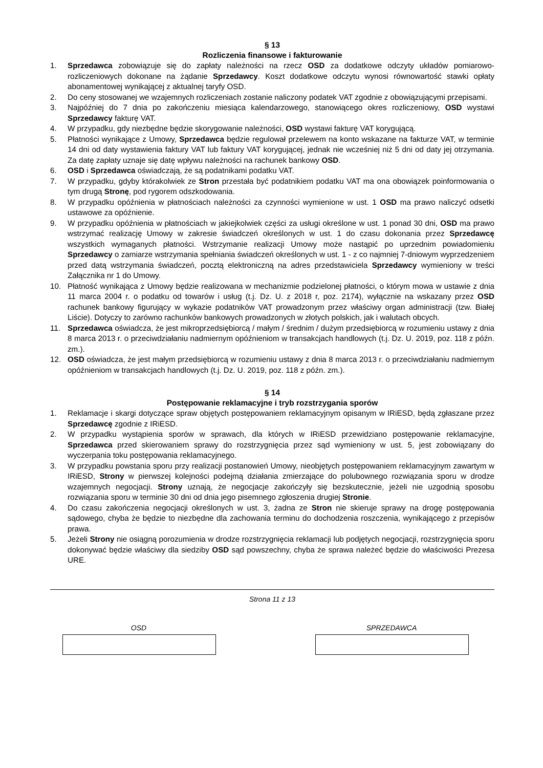§ 13
Rozliczenia finansowe i fakturowanie
1. Sprzedawca zobowiązuje się do zapłaty należności na rzecz OSD za dodatkowe odczyty układów pomiarowo-rozliczeniowych dokonane na żądanie Sprzedawcy. Koszt dodatkowe odczytu wynosi równowartość stawki opłaty abonamentowej wynikającej z aktualnej taryfy OSD.
2. Do ceny stosowanej we wzajemnych rozliczeniach zostanie naliczony podatek VAT zgodnie z obowiązującymi przepisami.
3. Najpóźniej do 7 dnia po zakończeniu miesiąca kalendarzowego, stanowiącego okres rozliczeniowy, OSD wystawi Sprzedawcy fakturę VAT.
4. W przypadku, gdy niezbędne będzie skorygowanie należności, OSD wystawi fakturę VAT korygującą.
5. Płatności wynikające z Umowy, Sprzedawca będzie regulował przelewem na konto wskazane na fakturze VAT, w terminie 14 dni od daty wystawienia faktury VAT lub faktury VAT korygującej, jednak nie wcześniej niż 5 dni od daty jej otrzymania. Za datę zapłaty uznaje się datę wpływu należności na rachunek bankowy OSD.
6. OSD i Sprzedawca oświadczają, że są podatnikami podatku VAT.
7. W przypadku, gdyby którakolwiek ze Stron przestała być podatnikiem podatku VAT ma ona obowiązek poinformowania o tym drugą Stronę, pod rygorem odszkodowania.
8. W przypadku opóźnienia w płatnościach należności za czynności wymienione w ust. 1 OSD ma prawo naliczyć odsetki ustawowe za opóźnienie.
9. W przypadku opóźnienia w płatnościach w jakiejkolwiek części za usługi określone w ust. 1 ponad 30 dni, OSD ma prawo wstrzymać realizację Umowy w zakresie świadczeń określonych w ust. 1 do czasu dokonania przez Sprzedawcę wszystkich wymaganych płatności. Wstrzymanie realizacji Umowy może nastąpić po uprzednim powiadomieniu Sprzedawcy o zamiarze wstrzymania spełniania świadczeń określonych w ust. 1 - z co najmniej 7-dniowym wyprzedzeniem przed datą wstrzymania świadczeń, pocztą elektroniczną na adres przedstawiciela Sprzedawcy wymieniony w treści Załącznika nr 1 do Umowy.
10. Płatność wynikająca z Umowy będzie realizowana w mechanizmie podzielonej płatności, o którym mowa w ustawie z dnia 11 marca 2004 r. o podatku od towarów i usług (t.j. Dz. U. z 2018 r, poz. 2174), wyłącznie na wskazany przez OSD rachunek bankowy figurujący w wykazie podatników VAT prowadzonym przez właściwy organ administracji (tzw. Białej Liście). Dotyczy to zarówno rachunków bankowych prowadzonych w złotych polskich, jak i walutach obcych.
11. Sprzedawca oświadcza, że jest mikroprzedsiębiorcą / małym / średnim / dużym przedsiębiorcą w rozumieniu ustawy z dnia 8 marca 2013 r. o przeciwdziałaniu nadmiernym opóźnieniom w transakcjach handlowych (t.j. Dz. U. 2019, poz. 118 z późn. zm.).
12. OSD oświadcza, że jest małym przedsiębiorcą w rozumieniu ustawy z dnia 8 marca 2013 r. o przeciwdziałaniu nadmiernym opóźnieniom w transakcjach handlowych (t.j. Dz. U. 2019, poz. 118 z późn. zm.).
§ 14
Postępowanie reklamacyjne i tryb rozstrzygania sporów
1. Reklamacje i skargi dotyczące spraw objętych postępowaniem reklamacyjnym opisanym w IRiESD, będą zgłaszane przez Sprzedawcę zgodnie z IRiESD.
2. W przypadku wystąpienia sporów w sprawach, dla których w IRiESD przewidziano postępowanie reklamacyjne, Sprzedawca przed skierowaniem sprawy do rozstrzygnięcia przez sąd wymieniony w ust. 5, jest zobowiązany do wyczerpania toku postępowania reklamacyjnego.
3. W przypadku powstania sporu przy realizacji postanowień Umowy, nieobjętych postępowaniem reklamacyjnym zawartym w IRiESD, Strony w pierwszej kolejności podejmą działania zmierzające do polubownego rozwiązania sporu w drodze wzajemnych negocjacji. Strony uznają, że negocjacje zakończyły się bezskutecznie, jeżeli nie uzgodnią sposobu rozwiązania sporu w terminie 30 dni od dnia jego pisemnego zgłoszenia drugiej Stronie.
4. Do czasu zakończenia negocjacji określonych w ust. 3, żadna ze Stron nie skieruje sprawy na drogę postępowania sądowego, chyba że będzie to niezbędne dla zachowania terminu do dochodzenia roszczenia, wynikającego z przepisów prawa.
5. Jeżeli Strony nie osiągną porozumienia w drodze rozstrzygnięcia reklamacji lub podjętych negocjacji, rozstrzygnięcia sporu dokonywać będzie właściwy dla siedziby OSD sąd powszechny, chyba że sprawa należeć będzie do właściwości Prezesa URE.
Strona 11 z 13
OSD SPRZEDAWCA